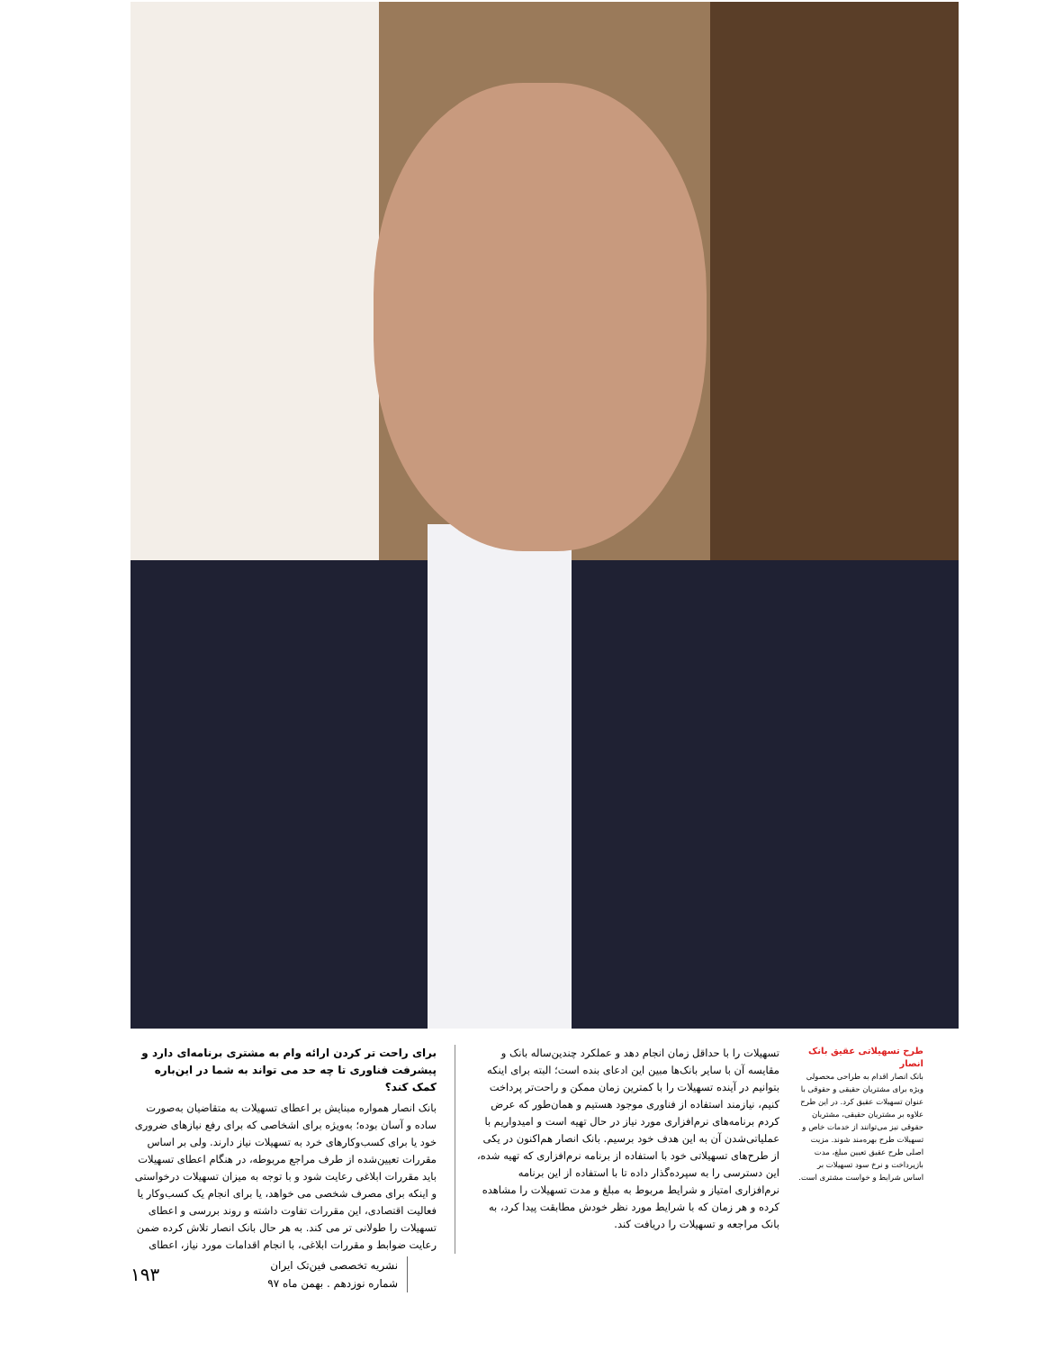برای راحت تر کردن ارائه وام به مشتری برنامه‌ای دارد و پیشرفت فناوری تا چه حد می تواند به شما در این‌باره کمک کند؟
بانک انصار همواره مبنایش بر اعطای تسهیلات به متقاضیان به‌صورت ساده و آسان بوده؛ به‌ویژه برای اشخاصی که برای رفع نیازهای ضروری خود یا برای کسب‌وکارهای خرد به تسهیلات نیاز دارند. ولی بر اساس مقررات تعیین‌شده از طرف مراجع مربوطه، در هنگام اعطای تسهیلات باید مقررات ابلاغی رعایت شود و با توجه به میزان تسهیلات درخواستی و اینکه برای مصرف شخصی می خواهد، یا برای انجام یک کسب‌وکار یا فعالیت اقتصادی، این مقررات تفاوت داشته و روند بررسی و اعطای تسهیلات را طولانی تر می کند. به هر حال بانک انصار تلاش کرده ضمن رعایت ضوابط و مقررات ابلاغی، با انجام اقدامات مورد نیاز، اعطای
تسهیلات را با حداقل زمان انجام دهد و عملکرد چندین‌ساله بانک و مقایسه آن با سایر بانک‌ها مبین این ادعای بنده است؛ البته برای اینکه بتوانیم در آینده تسهیلات را با کمترین زمان ممکن و راحت‌تر پرداخت کنیم، نیازمند استفاده از فناوری موجود هستیم و همان‌طور که عرض کردم برنامه‌های نرم‌افزاری مورد نیاز در حال تهیه است و امیدواریم با عملیاتی‌شدن آن به این هدف خود برسیم. بانک انصار هم‌اکنون در یکی از طرح‌های تسهیلاتی خود با استفاده از برنامه نرم‌افزاری که تهیه شده، این دسترسی را به سپرده‌گذار داده تا با استفاده از این برنامه نرم‌افزاری امتیاز و شرایط مربوط به مبلغ و مدت تسهیلات را مشاهده کرده و هر زمان که با شرایط مورد نظر خودش مطابقت پیدا کرد، به بانک مراجعه و تسهیلات را دریافت کند.
طرح تسهیلاتی عقیق بانک انصار
بانک انصار اقدام به طراحی محصولی ویژه برای مشتریان حقیقی و حقوقی با عنوان تسهیلات عقیق کرد. در این طرح علاوه بر مشتریان حقیقی، مشتریان حقوقی نیز می‌توانند از خدمات خاص و تسهیلات طرح بهره‌مند شوند. مزیت اصلی طرح عقیق تعیین مبلغ، مدت بازپرداخت و نرخ سود تسهیلات بر اساس شرایط و خواست مشتری است.
۱۹۳
نشریه تخصصی فین‌تک ایران
شماره نوزدهم . بهمن ماه ۹۷